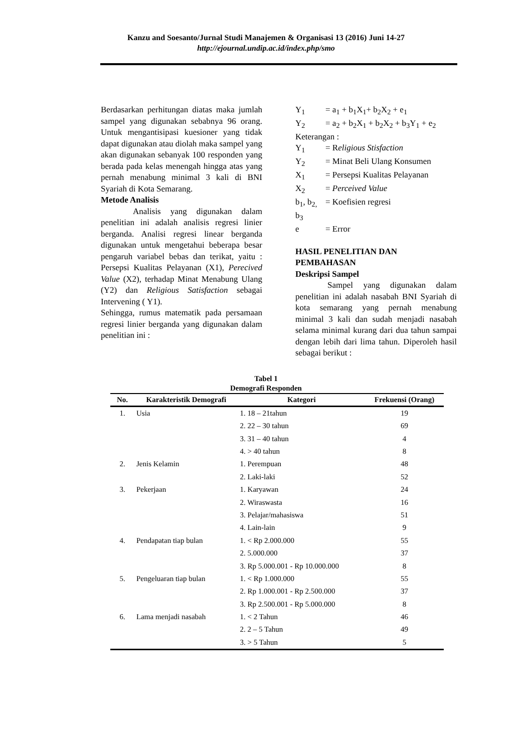Kanzu and Soesanto/Jurnal Studi Manajemen & Organisasi 13 (2016) Juni 14-27
http://ejournal.undip.ac.id/index.php/smo
Berdasarkan perhitungan diatas maka jumlah sampel yang digunakan sebabnya 96 orang. Untuk mengantisipasi kuesioner yang tidak dapat digunakan atau diolah maka sampel yang akan digunakan sebanyak 100 responden yang berada pada kelas menengah hingga atas yang pernah menabung minimal 3 kali di BNI Syariah di Kota Semarang.
Metode Analisis
Analisis yang digunakan dalam penelitian ini adalah analisis regresi linier berganda. Analisi regresi linear berganda digunakan untuk mengetahui beberapa besar pengaruh variabel bebas dan terikat, yaitu : Persepsi Kualitas Pelayanan (X1), Perecived Value (X2), terhadap Minat Menabung Ulang (Y2) dan Religious Satisfaction sebagai Intervening ( Y1).
Sehingga, rumus matematik pada persamaan regresi linier berganda yang digunakan dalam penelitian ini :
| Y<sub>1</sub> | = a<sub>1</sub> + b<sub>1</sub>X<sub>1</sub>+ b<sub>2</sub>X<sub>2</sub> + e<sub>1</sub> |
| Y<sub>2</sub> | = a<sub>2</sub> + b<sub>2</sub>X<sub>1</sub> + b<sub>2</sub>X<sub>2</sub> + b<sub>3</sub>Y<sub>1</sub> + e<sub>2</sub> |
| Keterangan : | |
| Y<sub>1</sub> | = R eligious Stisfaction |
| Y<sub>2</sub> | = Minat Beli Ulang Konsumen |
| X<sub>1</sub> | = Persepsi Kualitas Pelayanan |
| X<sub>2</sub> | = Perceived Value |
| b<sub>1</sub>, b<sub>2,</sub> b<sub>3</sub> | = Koefisien regresi |
| e | = Error |
HASIL PENELITIAN DAN PEMBAHASAN
Deskripsi Sampel
Sampel yang digunakan dalam penelitian ini adalah nasabah BNI Syariah di kota semarang yang pernah menabung minimal 3 kali dan sudah menjadi nasabah selama minimal kurang dari dua tahun sampai dengan lebih dari lima tahun. Diperoleh hasil sebagai berikut :
Tabel 1
Demografi Responden
| No. | Karakteristik Demografi | Kategori | Frekuensi (Orang) |
| --- | --- | --- | --- |
| 1. | Usia | 1. 18 – 21tahun | 19 |
| | | 2. 22 – 30 tahun | 69 |
| | | 3. 31 – 40 tahun | 4 |
| | | 4. > 40 tahun | 8 |
| 2. | Jenis Kelamin | 1. Perempuan | 48 |
| | | 2. Laki-laki | 52 |
| 3. | Pekerjaan | 1. Karyawan | 24 |
| | | 2. Wiraswasta | 16 |
| | | 3. Pelajar/mahasiswa | 51 |
| | | 4. Lain-lain | 9 |
| 4. | Pendapatan tiap bulan | 1. < Rp 2.000.000 | 55 |
| | | 2. 5.000.000 | 37 |
| | | 3. Rp 5.000.001 - Rp 10.000.000 | 8 |
| 5. | Pengeluaran tiap bulan | 1. < Rp 1.000.000 | 55 |
| | | 2. Rp 1.000.001 - Rp 2.500.000 | 37 |
| | | 3. Rp 2.500.001 - Rp 5.000.000 | 8 |
| 6. | Lama menjadi nasabah | 1. < 2 Tahun | 46 |
| | | 2. 2 – 5 Tahun | 49 |
| | | 3. > 5 Tahun | 5 |